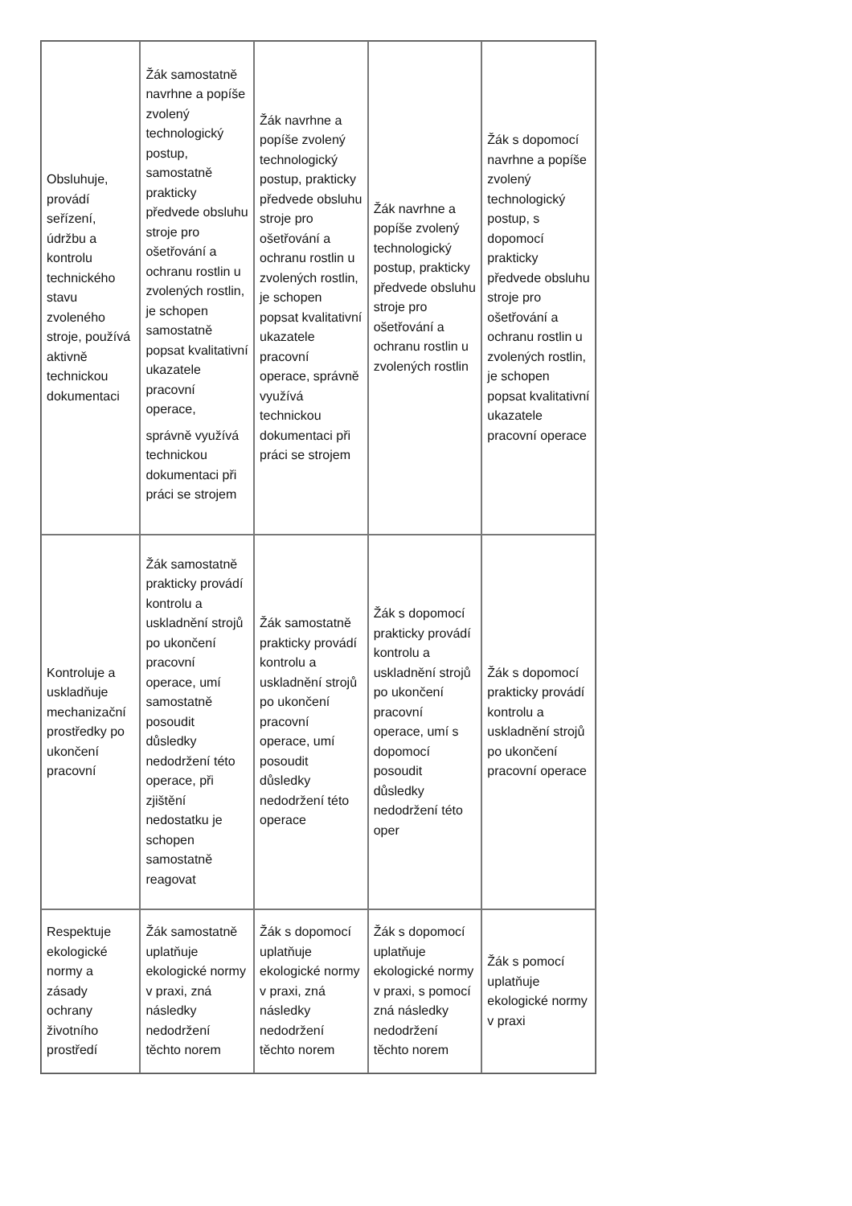| Obsluhuje, provádí seřízení, údržbu a kontrolu technického stavu zvoleného stroje, používá aktivně technickou dokumentaci | Žák samostatně navrhne a popíše zvolený technologický postup, samostatně prakticky předvede obsluhu stroje pro ošetřování a ochranu rostlin u zvolených rostlin, je schopen samostatně popsat kvalitativní ukazatele pracovní operace, správně využívá technickou dokumentaci při práci se strojem | Žák navrhne a popíše zvolený technologický postup, prakticky předvede obsluhu stroje pro ošetřování a ochranu rostlin u zvolených rostlin, je schopen popsat kvalitativní ukazatele pracovní operace, správně využívá technickou dokumentaci při práci se strojem | Žák navrhne a popíše zvolený technologický postup, prakticky předvede obsluhu stroje pro ošetřování a ochranu rostlin u zvolených rostlin | Žák s dopomocí navrhne a popíše zvolený technologický postup, s dopomocí prakticky předvede obsluhu stroje pro ošetřování a ochranu rostlin u zvolených rostlin, je schopen popsat kvalitativní ukazatele pracovní operace |
| Kontroluje a uskladňuje mechanizační prostředky po ukončení pracovní | Žák samostatně prakticky provádí kontrolu a uskladnění strojů po ukončení pracovní operace, umí samostatně posoudit důsledky nedodržení této operace, při zjištění nedostatku je schopen samostatně reagovat | Žák samostatně prakticky provádí kontrolu a uskladnění strojů po ukončení pracovní operace, umí posoudit důsledky nedodržení této operace | Žák s dopomocí prakticky provádí kontrolu a uskladnění strojů po ukončení pracovní operace, umí s dopomocí posoudit důsledky nedodržení této oper | Žák s dopomocí prakticky provádí kontrolu a uskladnění strojů po ukončení pracovní operace |
| Respektuje ekologické normy a zásady ochrany životního prostředí | Žák samostatně uplatňuje ekologické normy v praxi, zná následky nedodržení těchto norem | Žák s dopomocí uplatňuje ekologické normy v praxi, zná následky nedodržení těchto norem | Žák s dopomocí uplatňuje ekologické normy v praxi, s pomocí zná následky nedodržení těchto norem | Žák s pomocí uplatňuje ekologické normy v praxi |